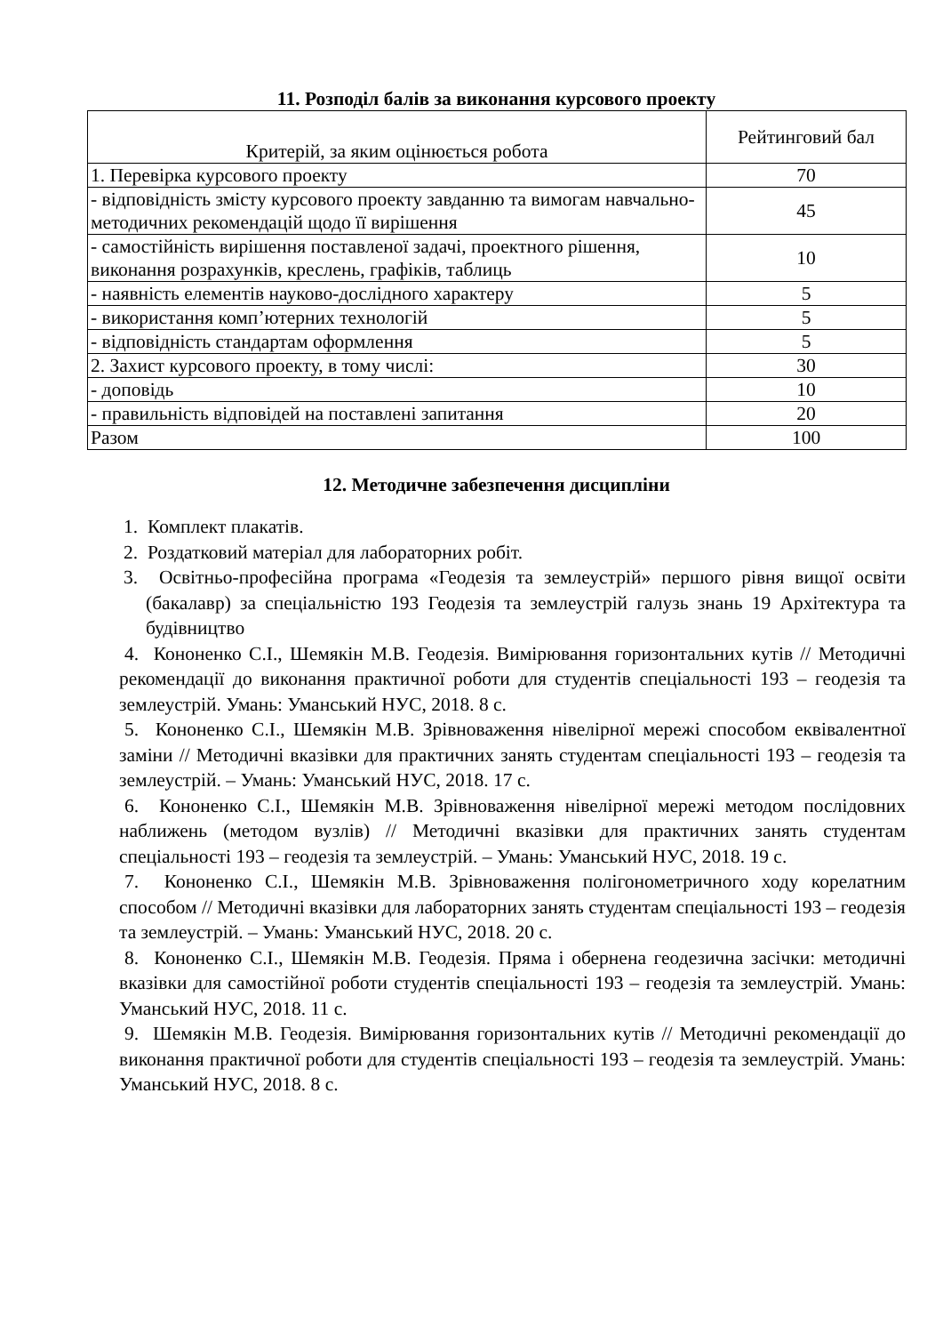11. Розподіл балів за виконання курсового проекту
| Критерій, за яким оцінюється робота | Рейтинговий бал |
| --- | --- |
| 1. Перевірка курсового проекту | 70 |
| - відповідність змісту курсового проекту завданню та вимогам навчально-методичних рекомендацій щодо її вирішення | 45 |
| - самостійність вирішення поставленої задачі, проектного рішення, виконання розрахунків, креслень, графіків, таблиць | 10 |
| - наявність елементів науково-дослідного характеру | 5 |
| - використання комп’ютерних технологій | 5 |
| - відповідність стандартам оформлення | 5 |
| 2. Захист курсового проекту, в тому числі: | 30 |
| - доповідь | 10 |
| - правильність відповідей на поставлені запитання | 20 |
| Разом | 100 |
12. Методичне забезпечення дисципліни
1. Комплект плакатів.
2. Роздатковий матеріал для лабораторних робіт.
3. Освітньо-професійна програма «Геодезія та землеустрій» першого рівня вищої освіти (бакалавр) за спеціальністю 193 Геодезія та землеустрій галузь знань 19 Архітектура та будівництво
4. Кононенко С.І., Шемякін М.В. Геодезія. Вимірювання горизонтальних кутів // Методичні рекомендації до виконання практичної роботи для студентів спеціальності 193 – геодезія та землеустрій. Умань: Уманський НУС, 2018. 8 с.
5. Кононенко С.І., Шемякін М.В. Зрівноваження нівелірної мережі способом еквівалентної заміни // Методичні вказівки для практичних занять студентам спеціальності 193 – геодезія та землеустрій. – Умань: Уманський НУС, 2018. 17 с.
6. Кононенко С.І., Шемякін М.В. Зрівноваження нівелірної мережі методом послідовних наближень (методом вузлів) // Методичні вказівки для практичних занять студентам спеціальності 193 – геодезія та землеустрій. – Умань: Уманський НУС, 2018. 19 с.
7. Кононенко С.І., Шемякін М.В. Зрівноваження полігонометричного ходу корелатним способом // Методичні вказівки для лабораторних занять студентам спеціальності 193 – геодезія та землеустрій. – Умань: Уманський НУС, 2018. 20 с.
8. Кононенко С.І., Шемякін М.В. Геодезія. Пряма і обернена геодезична засічки: методичні вказівки для самостійної роботи студентів спеціальності 193 – геодезія та землеустрій. Умань: Уманський НУС, 2018. 11 с.
9. Шемякін М.В. Геодезія. Вимірювання горизонтальних кутів // Методичні рекомендації до виконання практичної роботи для студентів спеціальності 193 – геодезія та землеустрій. Умань: Уманський НУС, 2018. 8 с.